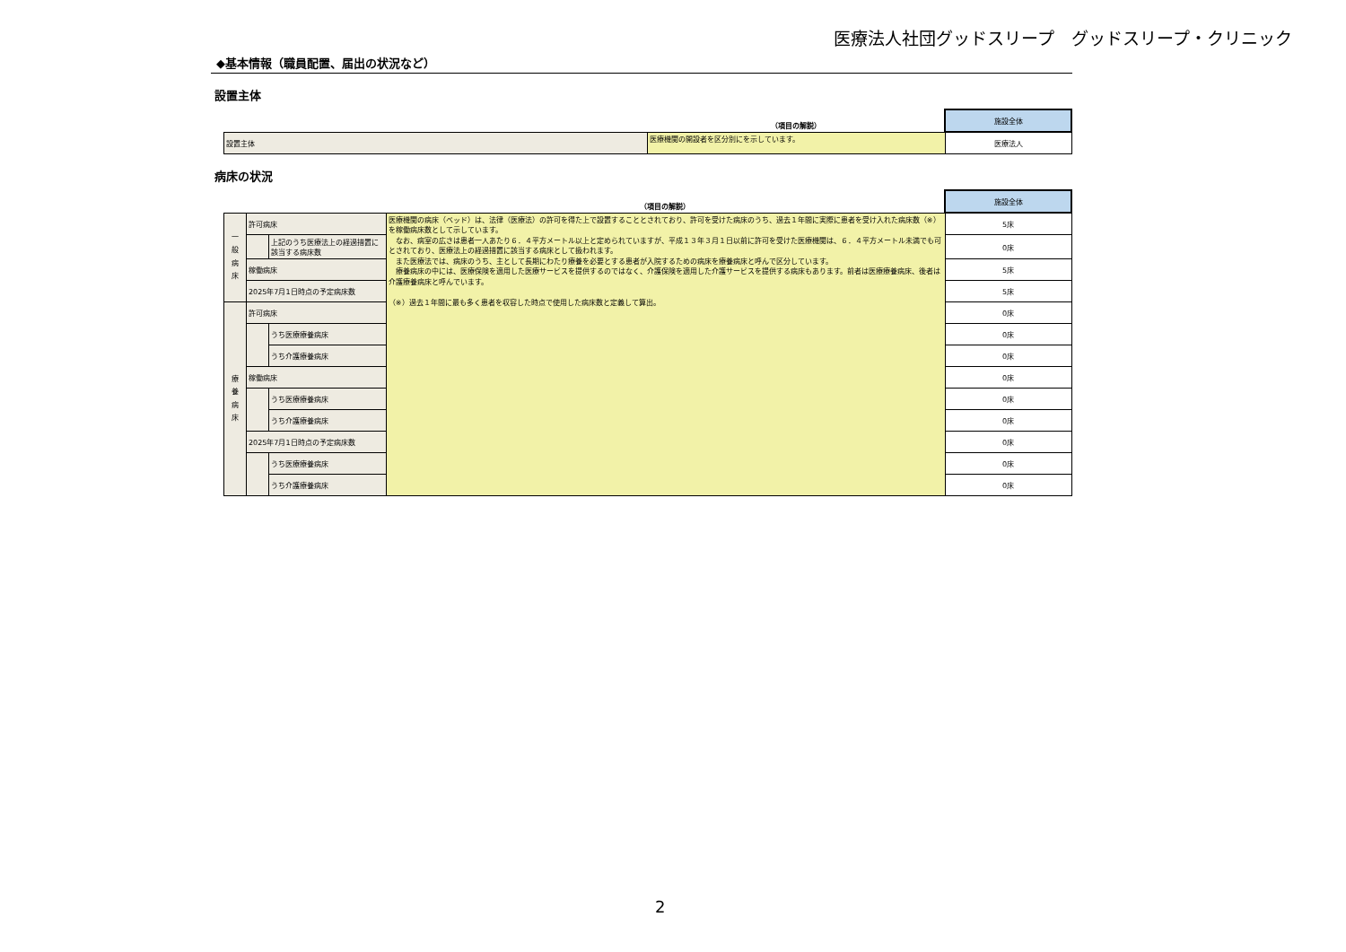医療法人社団グッドスリープ　グッドスリープ・クリニック
◆基本情報（職員配置、届出の状況など）
設置主体
| | （項目の解説） | 施設全体 |
| 設置主体 | 医療機関の開設者を区分別にを示しています。 | 医療法人 |
病床の状況
| | | | （項目の解説） | 施設全体 |
| 一 般 病 床 | 許可病床 | | 医療機関の病床（ベッド）は、法律（医療法）の許可を得た上で設置することとされており、許可を受けた病床のうち、過去１年間に実際に患者を受け入れた病床数（※）を稼働病床数として示しています。 なお、病室の広さは患者一人あたり６．４平方メートル以上と定められていますが、平成１３年３月１日以前に許可を受けた医療機関は、６．４平方メートル未満でも可とされており、医療法上の経過措置に該当する病床として扱われます。 また医療法では、病床のうち、主として長期にわたり療養を必要とする患者が入院するための病床を療養病床と呼んで区分しています。 療養病床の中には、医療保険を適用した医療サービスを提供するのではなく、介護保険を適用した介護サービスを提供する病床もあります。前者は医療療養病床、後者は介護療養病床と呼んでいます。 （※）過去１年間に最も多く患者を収容した時点で使用した病床数と定義して算出。 | 5床 |
| | | 上記のうち医療法上の経過措置に該当する病床数 | | 0床 |
| | 稼働病床 | | | 5床 |
| | 2025年7月1日時点の予定病床数 | | | 5床 |
| 療 養 病 床 | 許可病床 | | | 0床 |
| | | うち医療療養病床 | | 0床 |
| | | うち介護療養病床 | | 0床 |
| | 稼働病床 | | | 0床 |
| | | うち医療療養病床 | | 0床 |
| | | うち介護療養病床 | | 0床 |
| | 2025年7月1日時点の予定病床数 | | | 0床 |
| | | うち医療療養病床 | | 0床 |
| | | うち介護療養病床 | | 0床 |
2